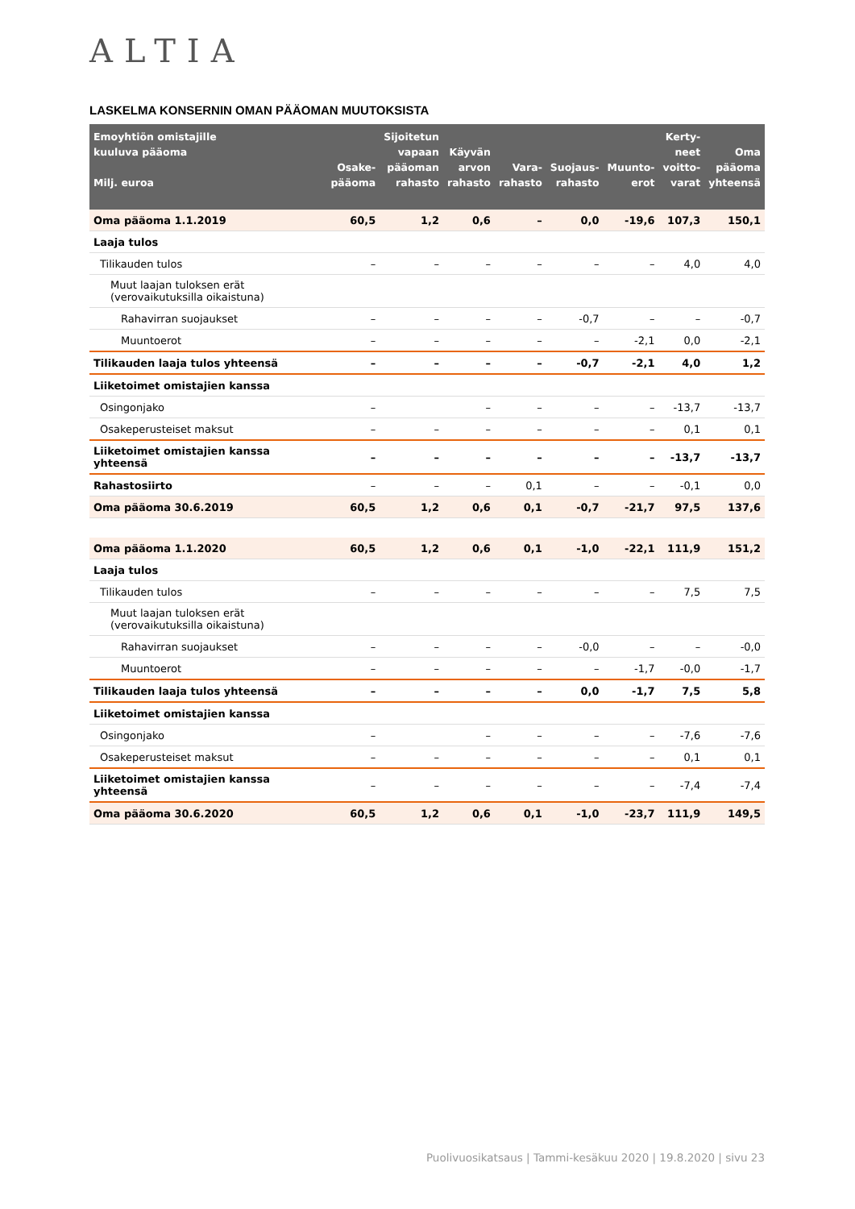ALTIA
LASKELMA KONSERNIN OMAN PÄÄOMAN MUUTOKSISTA
| Emoyhtiön omistajille kuuluva pääoma Milj. euroa | Osake- pääoma | Sijoitetun vapaan pääoman rahasto | Käyvän arvon rahasto | Vara- rahasto | Suojaus- rahasto | Muunto- erot | Kerty- neet voitto- varat | Oma pääoma yhteensä |
| --- | --- | --- | --- | --- | --- | --- | --- | --- |
| Oma pääoma 1.1.2019 | 60,5 | 1,2 | 0,6 | – | 0,0 | -19,6 | 107,3 | 150,1 |
| Laaja tulos | | | | | | | | |
| Tilikauden tulos | – | – | – | – | – | – | 4,0 | 4,0 |
| Muut laajan tuloksen erät (verovaikutuksilla oikaistuna) | | | | | | | | |
| Rahavirran suojaukset | – | – | – | – | -0,7 | – | – | -0,7 |
| Muuntoerot | – | – | – | – | – | -2,1 | 0,0 | -2,1 |
| Tilikauden laaja tulos yhteensä | – | – | – | – | -0,7 | -2,1 | 4,0 | 1,2 |
| Liiketoimet omistajien kanssa | | | | | | | | |
| Osingonjako | – | | – | – | – | – | -13,7 | -13,7 |
| Osakeperusteiset maksut | – | – | – | – | – | – | 0,1 | 0,1 |
| Liiketoimet omistajien kanssa yhteensä | – | – | – | – | – | – | -13,7 | -13,7 |
| Rahastosiirto | – | – | – | 0,1 | – | – | -0,1 | 0,0 |
| Oma pääoma 30.6.2019 | 60,5 | 1,2 | 0,6 | 0,1 | -0,7 | -21,7 | 97,5 | 137,6 |
| Oma pääoma 1.1.2020 | 60,5 | 1,2 | 0,6 | 0,1 | -1,0 | -22,1 | 111,9 | 151,2 |
| Laaja tulos | | | | | | | | |
| Tilikauden tulos | – | – | – | – | – | – | 7,5 | 7,5 |
| Muut laajan tuloksen erät (verovaikutuksilla oikaistuna) | | | | | | | | |
| Rahavirran suojaukset | – | – | – | – | -0,0 | – | – | -0,0 |
| Muuntoerot | – | – | – | – | – | -1,7 | -0,0 | -1,7 |
| Tilikauden laaja tulos yhteensä | – | – | – | – | 0,0 | -1,7 | 7,5 | 5,8 |
| Liiketoimet omistajien kanssa | | | | | | | | |
| Osingonjako | – | | – | – | – | – | -7,6 | -7,6 |
| Osakeperusteiset maksut | – | – | – | – | – | – | 0,1 | 0,1 |
| Liiketoimet omistajien kanssa yhteensä | – | – | – | – | – | – | -7,4 | -7,4 |
| Oma pääoma 30.6.2020 | 60,5 | 1,2 | 0,6 | 0,1 | -1,0 | -23,7 | 111,9 | 149,5 |
Puolivuosikatsaus | Tammi-kesäkuu 2020 | 19.8.2020 | sivu 23